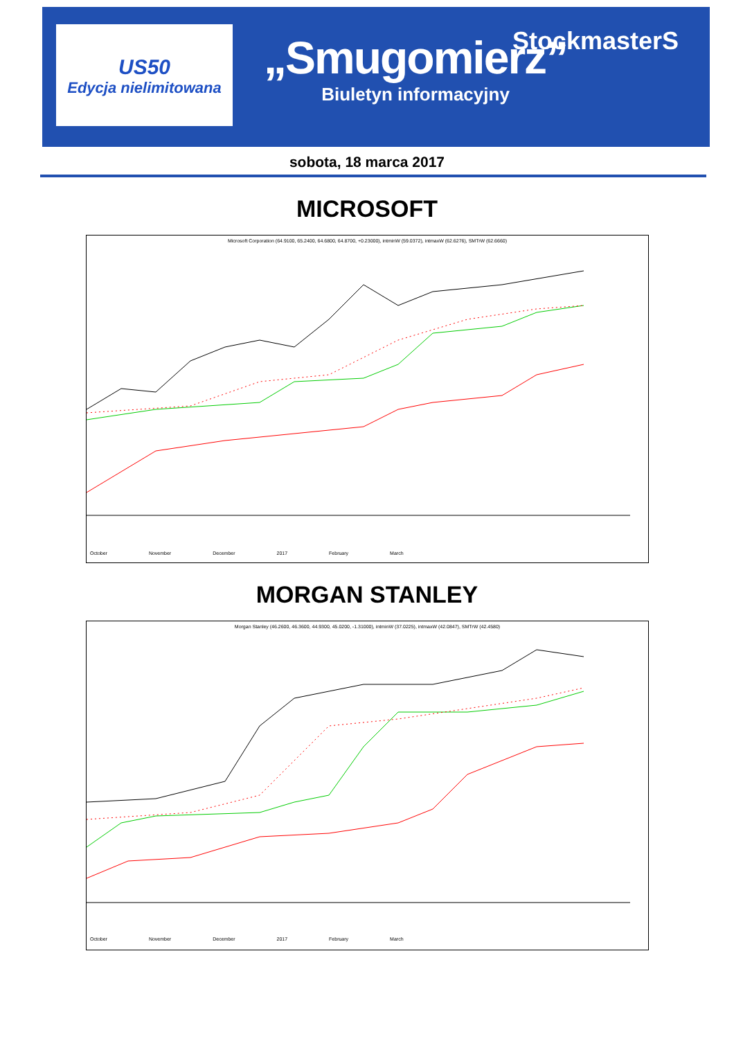US50
Edycja nielimitowana
„Smugomierz”
Biuletyn informacyjny
StockmasterS
sobota, 18 marca 2017
MICROSOFT
Microsoft Corporation (64.9100, 65.2400, 64.6800, 64.8700, +0.23000), intminW (59.0372), intmaxW (62.6276), SMTrW (62.6660)
October November December 2017 February March
MORGAN STANLEY
Morgan Stanley (46.2600, 46.3600, 44.9300, 45.0200, -1.31000), intminW (37.0225), intmaxW (42.0847), SMTrW (42.4580)
October November December 2017 February March